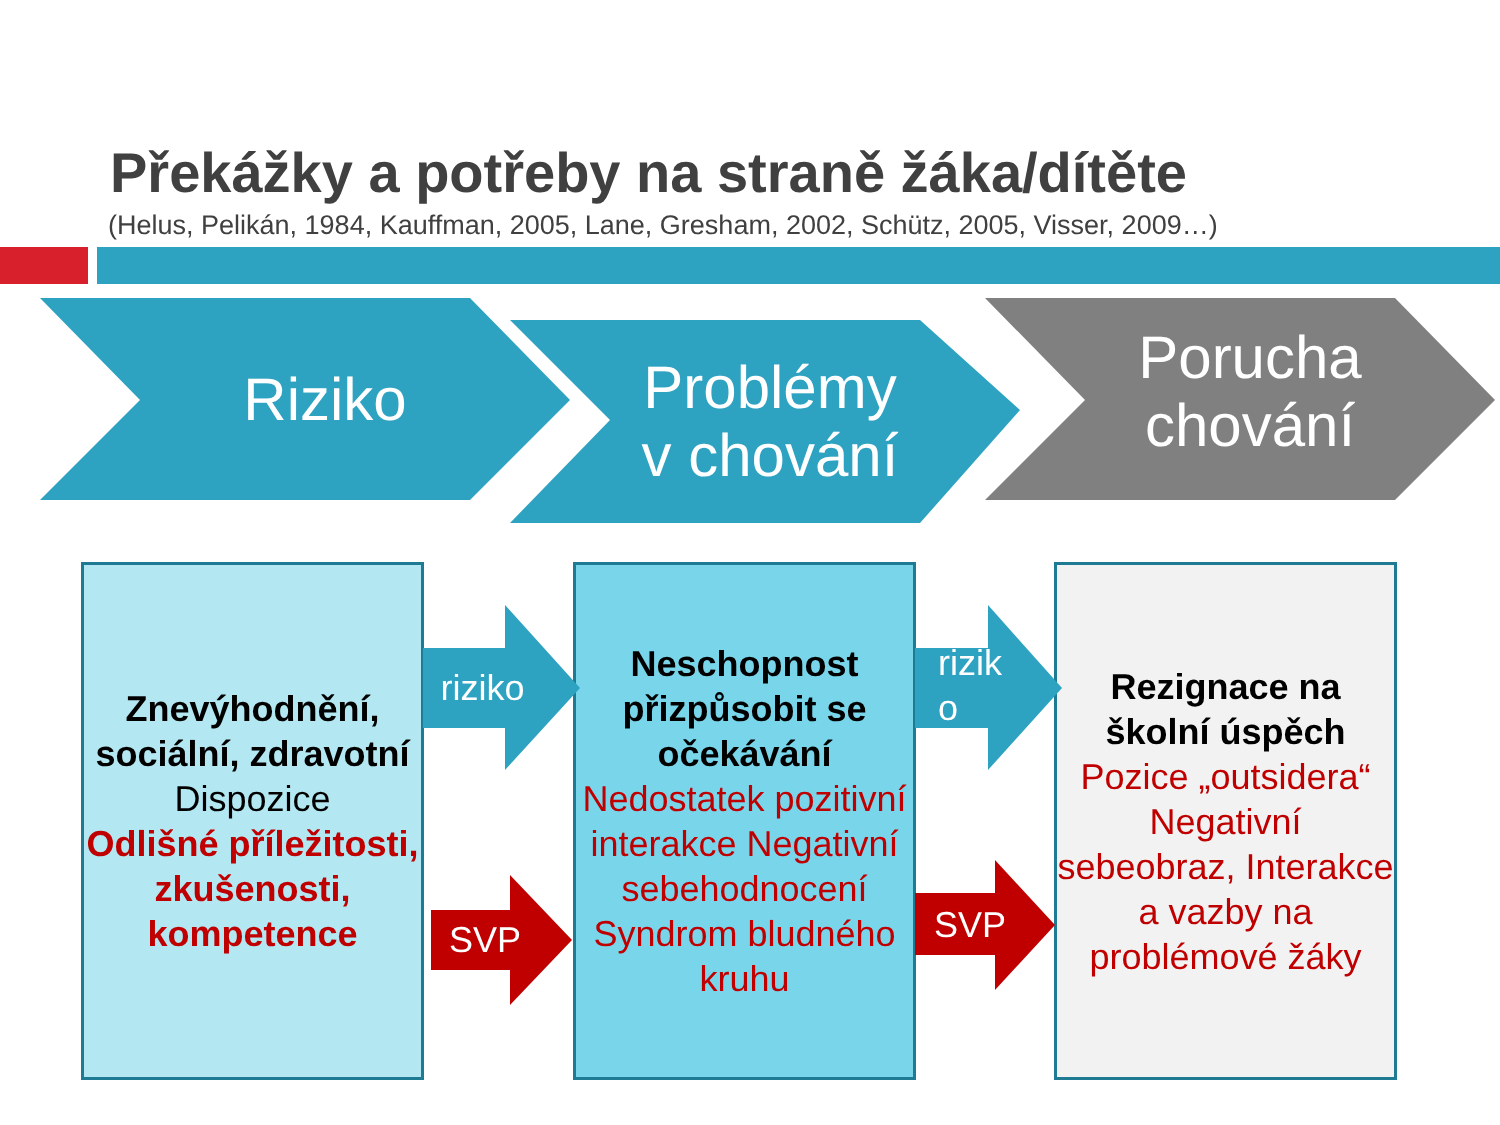Překážky a potřeby na straně žáka/dítěte
(Helus, Pelikán, 1984, Kauffman, 2005, Lane, Gresham, 2002, Schütz, 2005, Visser, 2009…)
Riziko
Problémy
v chování
Porucha
chování
Znevýhodnění, sociální, zdravotní
Dispozice
Odlišné příležitosti, zkušenosti, kompetence
Neschopnost přizpůsobit se očekávání
Nedostatek pozitivní interakce Negativní sebehodnocení Syndrom bludného kruhu
Rezignace na školní úspěch
Pozice „outsidera“ Negativní sebeobraz, Interakce a vazby na problémové žáky
riziko
rizik
o
SVP SVP